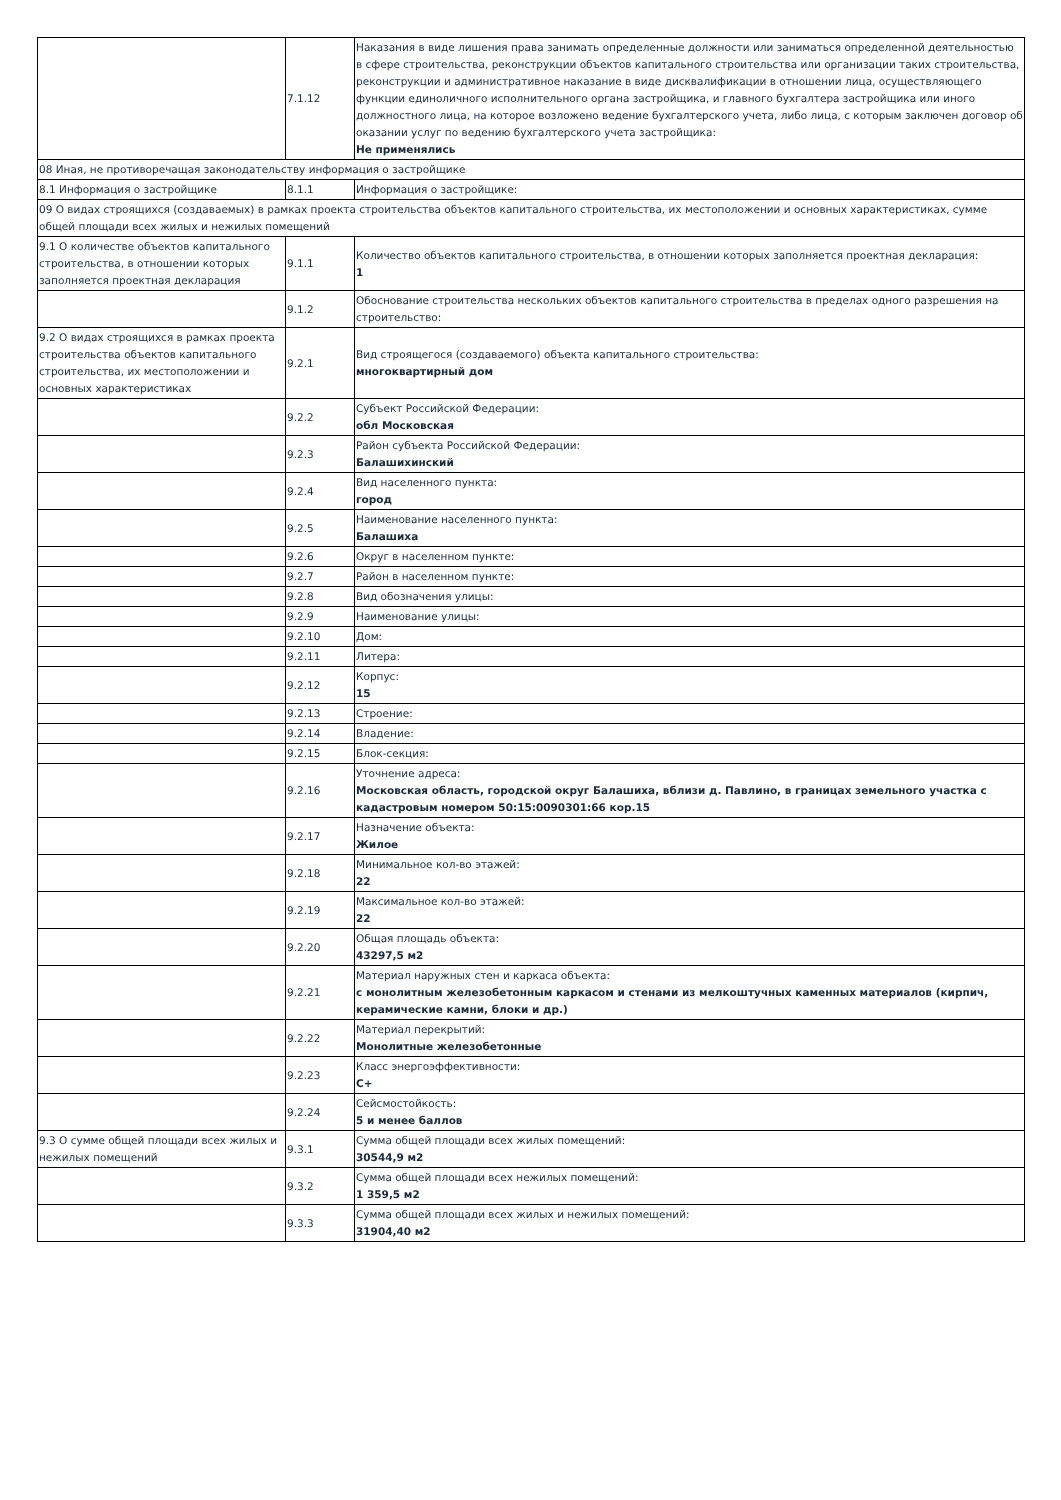| | 7.1.12 | Наказания в виде лишения права занимать определенные должности или заниматься определенной деятельностью в сфере строительства, реконструкции объектов капитального строительства или организации таких строительства, реконструкции и административное наказание в виде дисквалификации в отношении лица, осуществляющего функции единоличного исполнительного органа застройщика, и главного бухгалтера застройщика или иного должностного лица, на которое возложено ведение бухгалтерского учета, либо лица, с которым заключен договор об оказании услуг по ведению бухгалтерского учета застройщика: Не применялись |
| 08 Иная, не противоречащая законодательству информация о застройщике | | |
| 8.1 Информация о застройщике | 8.1.1 | Информация о застройщике: |
| 09 О видах строящихся (создаваемых) в рамках проекта строительства объектов капитального строительства, их местоположении и основных характеристиках, сумме общей площади всех жилых и нежилых помещений | | |
| 9.1 О количестве объектов капитального строительства, в отношении которых заполняется проектная декларация | 9.1.1 | Количество объектов капитального строительства, в отношении которых заполняется проектная декларация: 1 |
| | 9.1.2 | Обоснование строительства нескольких объектов капитального строительства в пределах одного разрешения на строительство: |
| 9.2 О видах строящихся в рамках проекта строительства объектов капитального строительства, их местоположении и основных характеристиках | 9.2.1 | Вид строящегося (создаваемого) объекта капитального строительства: многоквартирный дом |
| | 9.2.2 | Субъект Российской Федерации: обл Московская |
| | 9.2.3 | Район субъекта Российской Федерации: Балашихинский |
| | 9.2.4 | Вид населенного пункта: город |
| | 9.2.5 | Наименование населенного пункта: Балашиха |
| | 9.2.6 | Округ в населенном пункте: |
| | 9.2.7 | Район в населенном пункте: |
| | 9.2.8 | Вид обозначения улицы: |
| | 9.2.9 | Наименование улицы: |
| | 9.2.10 | Дом: |
| | 9.2.11 | Литера: |
| | 9.2.12 | Корпус: 15 |
| | 9.2.13 | Строение: |
| | 9.2.14 | Владение: |
| | 9.2.15 | Блок-секция: |
| | 9.2.16 | Уточнение адреса: Московская область, городской округ Балашиха, вблизи д. Павлино, в границах земельного участка с кадастровым номером 50:15:0090301:66 кор.15 |
| | 9.2.17 | Назначение объекта: Жилое |
| | 9.2.18 | Минимальное кол-во этажей: 22 |
| | 9.2.19 | Максимальное кол-во этажей: 22 |
| | 9.2.20 | Общая площадь объекта: 43297,5 м2 |
| | 9.2.21 | Материал наружных стен и каркаса объекта: с монолитным железобетонным каркасом и стенами из мелкоштучных каменных материалов (кирпич, керамические камни, блоки и др.) |
| | 9.2.22 | Материал перекрытий: Монолитные железобетонные |
| | 9.2.23 | Класс энергоэффективности: C+ |
| | 9.2.24 | Сейсмостойкость: 5 и менее баллов |
| 9.3 О сумме общей площади всех жилых и нежилых помещений | 9.3.1 | Сумма общей площади всех жилых помещений: 30544,9 м2 |
| | 9.3.2 | Сумма общей площади всех нежилых помещений: 1 359,5 м2 |
| | 9.3.3 | Сумма общей площади всех жилых и нежилых помещений: 31904,40 м2 |